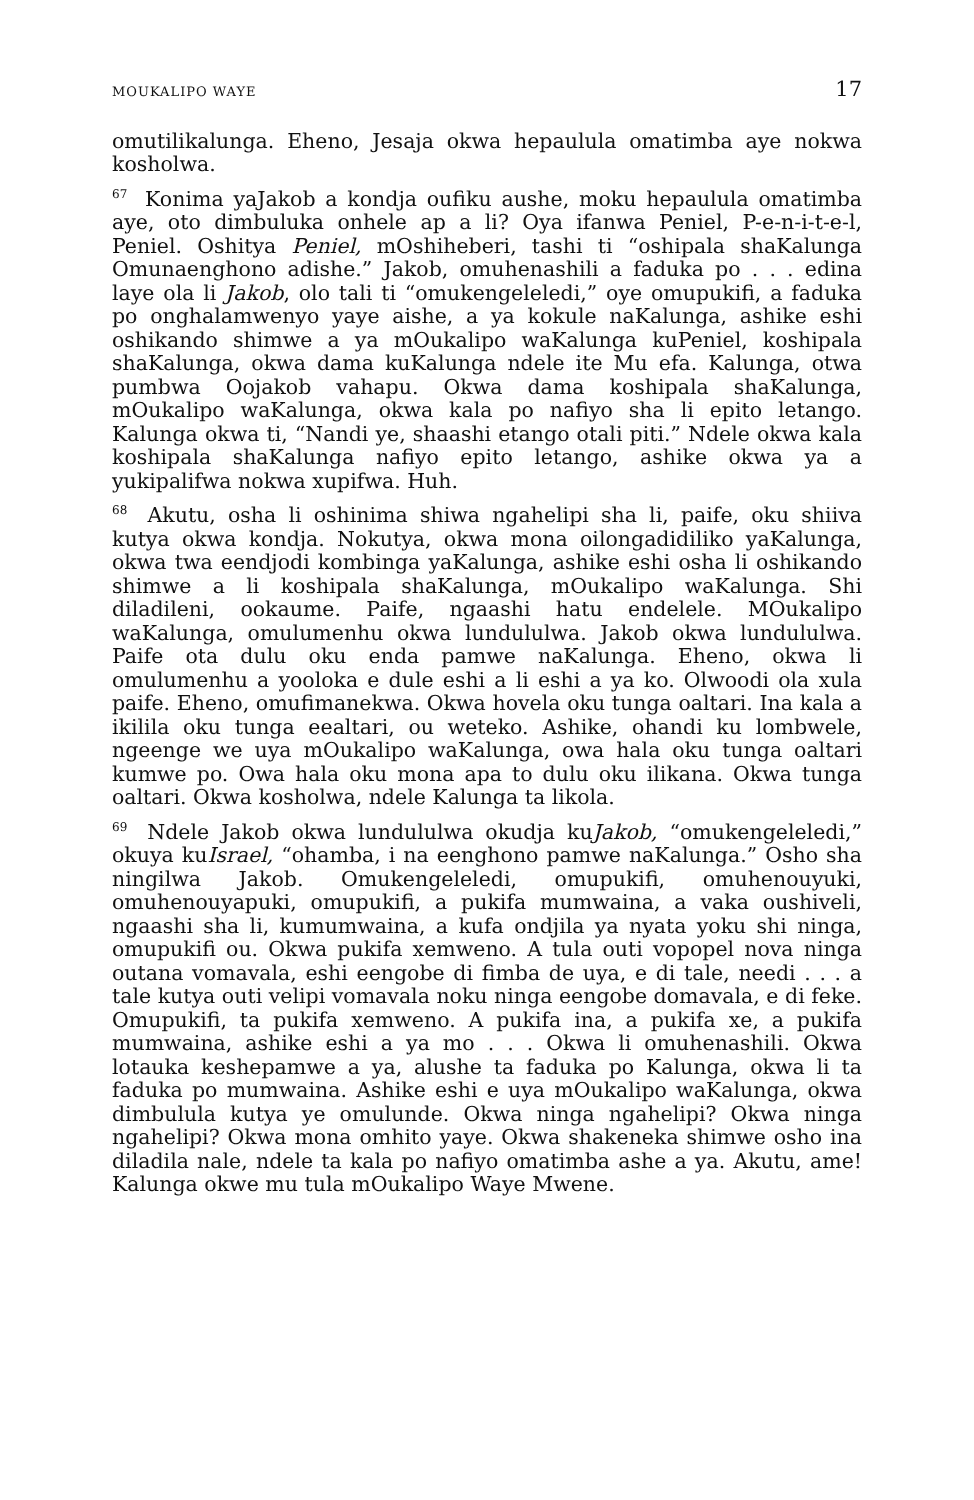MOUKALIPO WAYE 17
omutilikalunga. Eheno, Jesaja okwa hepaulula omatimba aye nokwa kosholwa.
<sup>67</sup> Konima yaJakob a kondja oufiku aushe, moku hepaulula omatimba aye, oto dimbuluka onhele ap a li? Oya ifanwa Peniel, P-e-n-i-t-e-l, Peniel. Oshitya Peniel, mOshiheberi, tashi ti “oshipala shaKalunga Omunaenghono adishe.” Jakob, omuhenashili a faduka po . . . edina laye ola li Jakob, olo tali ti “omukengeleledi,” oye omupukifi, a faduka po onghalamwenyo yaye aishe, a ya kokule naKalunga, ashike eshi oshikando shimwe a ya mOukalipo waKalunga kuPeniel, koshipala shaKalunga, okwa dama kuKalunga ndele ite Mu efa. Kalunga, otwa pumbwa Oojakob vahapu. Okwa dama koshipala shaKalunga, mOukalipo waKalunga, okwa kala po nafiyo sha li epito letango. Kalunga okwa ti, “Nandi ye, shaashi etango otali piti.” Ndele okwa kala koshipala shaKalunga nafiyo epito letango, ashike okwa ya a yukipalifwa nokwa xupifwa. Huh.
<sup>68</sup> Akutu, osha li oshinima shiwa ngahelipi sha li, paife, oku shiiva kutya okwa kondja. Nokutya, okwa mona oilongadidiliko yaKalunga, okwa twa eendjodi kombinga yaKalunga, ashike eshi osha li oshikando shimwe a li koshipala shaKalunga, mOukalipo waKalunga. Shi diladileni, ookaume. Paife, ngaashi hatu endelele. MOukalipo waKalunga, omulumenhu okwa lundululwa. Jakob okwa lundululwa. Paife ota dulu oku enda pamwe naKalunga. Eheno, okwa li omulumenhu a yooloka e dule eshi a li eshi a ya ko. Olwoodi ola xula paife. Eheno, omufimanekwa. Okwa hovela oku tunga oaltari. Ina kala a ikilila oku tunga eealtari, ou weteko. Ashike, ohandi ku lombwele, ngeenge we uya mOukalipo waKalunga, owa hala oku tunga oaltari kumwe po. Owa hala oku mona apa to dulu oku ilikana. Okwa tunga oaltari. Okwa kosholwa, ndele Kalunga ta likola.
<sup>69</sup> Ndele Jakob okwa lundululwa okudja kuJakob, “omukengeleledi,” okuya kuIsrael, “ohamba, i na eenghono pamwe naKalunga.” Osho sha ningilwa Jakob. Omukengeleledi, omupukifi, omuhenouyuki, omuhenouyapuki, omupukifi, a pukifa mumwaina, a vaka oushiveli, ngaashi sha li, kumumwaina, a kufa ondjila ya nyata yoku shi ninga, omupukifi ou. Okwa pukifa xemweno. A tula outi vopopel nova ninga outana vomavala, eshi eengobe di fimba de uya, e di tale, needi . . . a tale kutya outi velipi vomavala noku ninga eengobe domavala, e di feke. Omupukifi, ta pukifa xemweno. A pukifa ina, a pukifa xe, a pukifa mumwaina, ashike eshi a ya mo . . . Okwa li omuhenashili. Okwa lotauka keshepamwe a ya, alushe ta faduka po Kalunga, okwa li ta faduka po mumwaina. Ashike eshi e uya mOukalipo waKalunga, okwa dimbulula kutya ye omulunde. Okwa ninga ngahelipi? Okwa ninga ngahelipi? Okwa mona omhito yaye. Okwa shakeneka shimwe osho ina diladila nale, ndele ta kala po nafiyo omatimba ashe a ya. Akutu, ame! Kalunga okwe mu tula mOukalipo Waye Mwene.